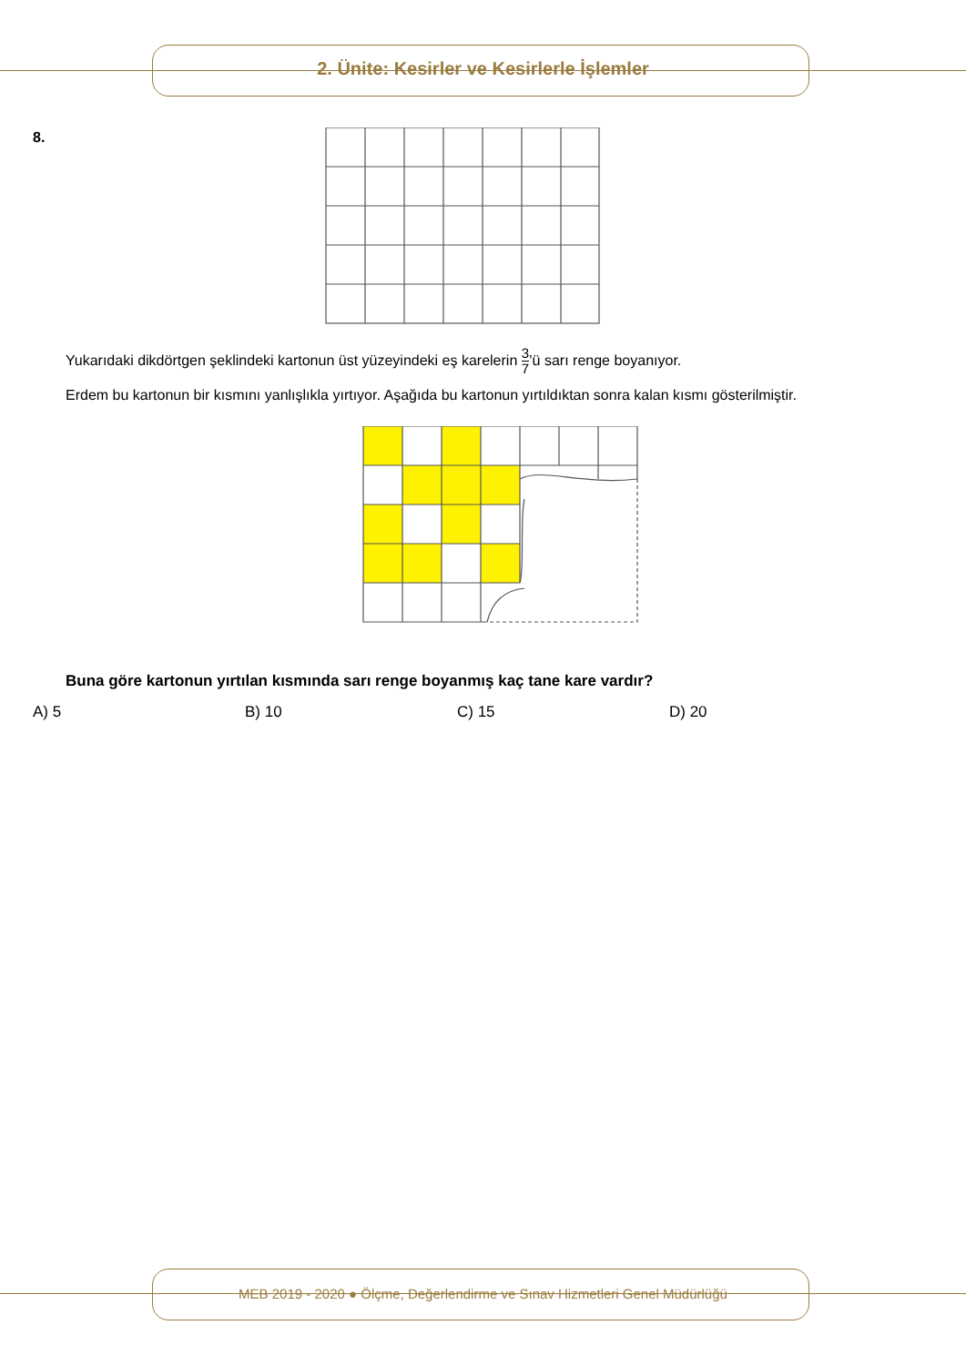2. Ünite: Kesirler ve Kesirlerle İşlemler
8.
Yukarıdaki dikdörtgen şeklindeki kartonun üst yüzeyindeki eş karelerin 3 7’ü sarı renge boyanıyor.
Erdem bu kartonun bir kısmını yanlışlıkla yırtıyor. Aşağıda bu kartonun yırtıldıktan sonra kalan kısmı gösterilmiştir.
Buna göre kartonun yırtılan kısmında sarı renge boyanmış kaç tane kare vardır?
A) 5 B) 10 C) 15 D) 20
MEB 2019 - 2020 ● Ölçme, Değerlendirme ve Sınav Hizmetleri Genel Müdürlüğü